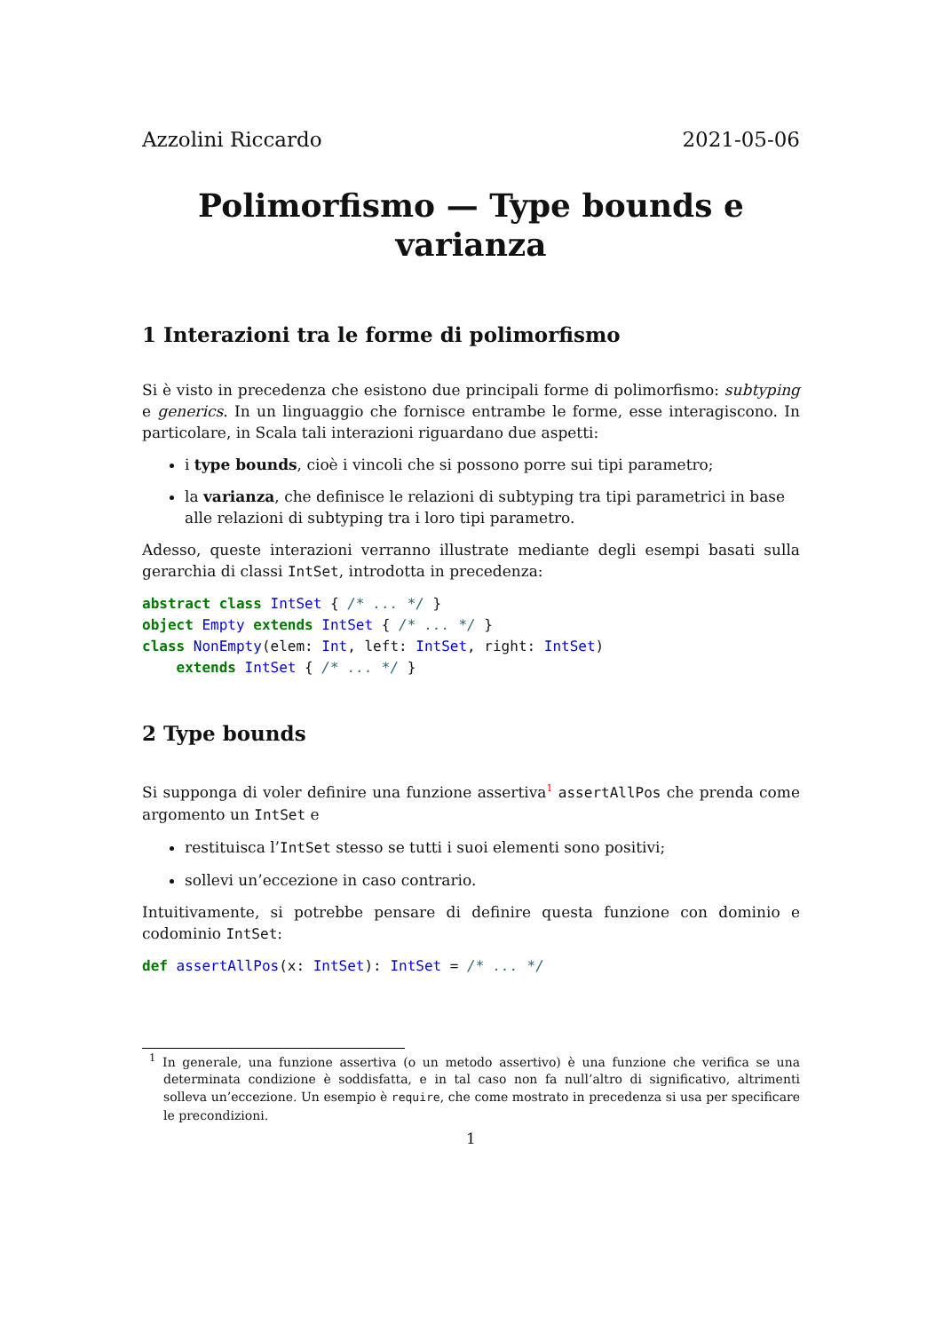Azzolini Riccardo 2021-05-06
Polimorfismo — Type bounds e varianza
1 Interazioni tra le forme di polimorfismo
Si è visto in precedenza che esistono due principali forme di polimorfismo: subtyping e generics. In un linguaggio che fornisce entrambe le forme, esse interagiscono. In particolare, in Scala tali interazioni riguardano due aspetti:
i type bounds, cioè i vincoli che si possono porre sui tipi parametro;
la varianza, che definisce le relazioni di subtyping tra tipi parametrici in base alle relazioni di subtyping tra i loro tipi parametro.
Adesso, queste interazioni verranno illustrate mediante degli esempi basati sulla gerarchia di classi IntSet, introdotta in precedenza:
abstract class IntSet { /* ... */ }
object Empty extends IntSet { /* ... */ }
class NonEmpty(elem: Int, left: IntSet, right: IntSet)
    extends IntSet { /* ... */ }
2 Type bounds
Si supponga di voler definire una funzione assertiva<sup>1</sup> assertAllPos che prenda come argomento un IntSet e
restituisca l’IntSet stesso se tutti i suoi elementi sono positivi;
sollevi un’eccezione in caso contrario.
Intuitivamente, si potrebbe pensare di definire questa funzione con dominio e codominio IntSet:
def assertAllPos(x: IntSet): IntSet = /* ... */
<sup>1</sup> In generale, una funzione assertiva (o un metodo assertivo) è una funzione che verifica se una determinata condizione è soddisfatta, e in tal caso non fa null’altro di significativo, altrimenti solleva un’eccezione. Un esempio è require, che come mostrato in precedenza si usa per specificare le precondizioni.
1